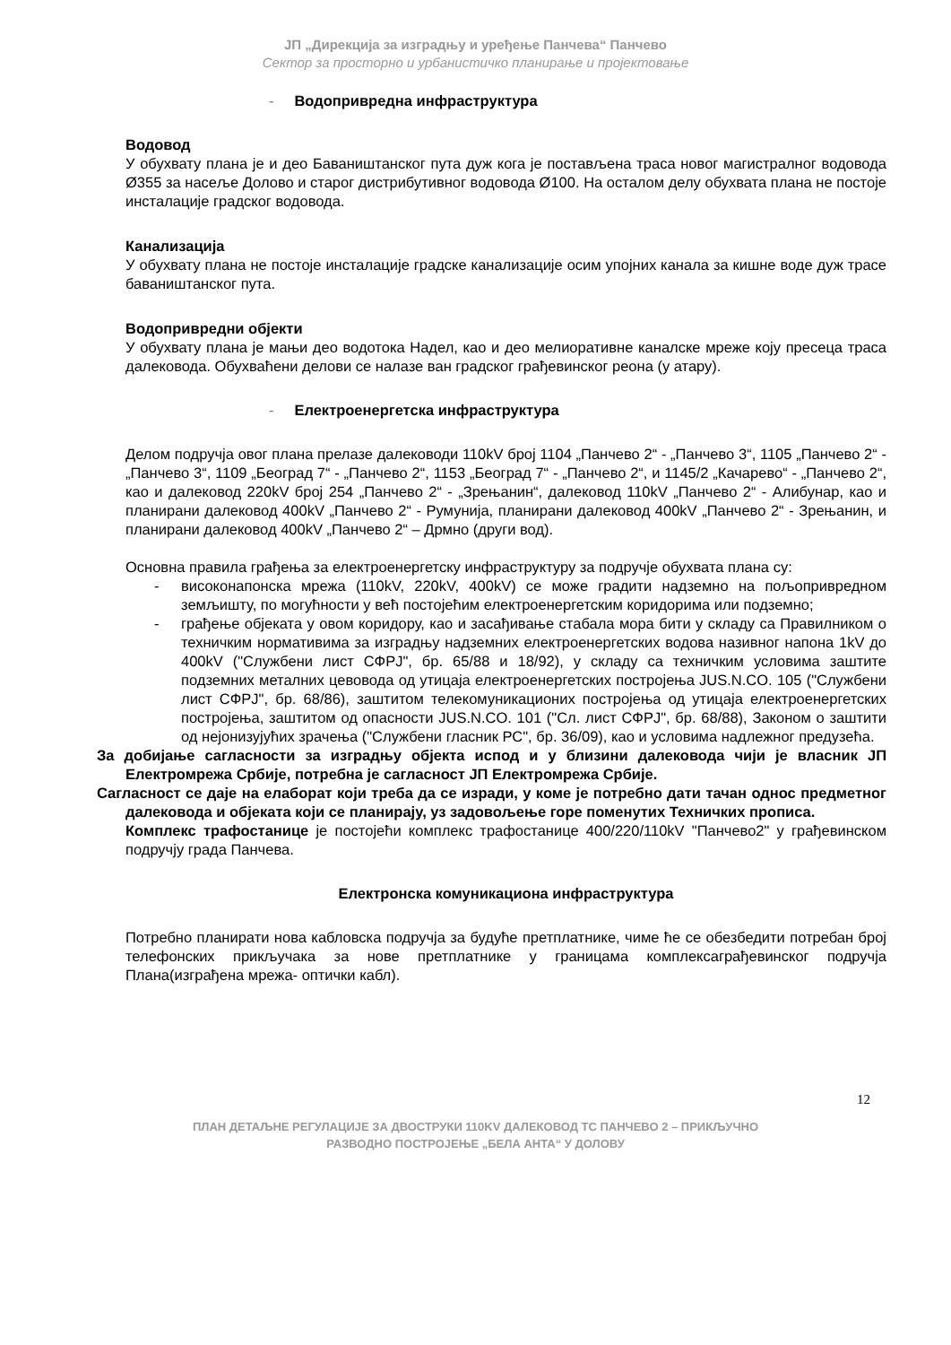ЈП „Дирекција за изградњу и уређење Панчева“ Панчево
Сектор за просторно и урбанистичко планирање и пројектовање
- Водопривредна инфраструктура
Водовод
У обухвату плана је и део Баваништанског пута дуж кога је постављена траса новог магистралног водовода Ø355 за насеље Долово и старог дистрибутивног водовода Ø100. На осталом делу обухвата плана не постоје инсталације градског водовода.
Канализација
У обухвату плана не постоје инсталације градске канализације осим упојних канала за кишне воде дуж трасе баваништанског пута.
Водопривредни објекти
У обухвату плана је мањи део водотока Надел, као и део мелиоративне каналске мреже коју пресеца траса далековода. Обухваћени делови се налазе ван градског грађевинског реона (у атару).
- Електроенергетска инфраструктура
Делом подручја овог плана прелазе далеководи 110kV број 1104 „Панчево 2“ - „Панчево 3“, 1105 „Панчево 2“ - „Панчево 3“, 1109 „Београд 7“ - „Панчево 2“, 1153 „Београд 7“ - „Панчево 2“, и 1145/2 „Качарево“ - „Панчево 2“, као и далековод 220kV број 254 „Панчево 2“ - „Зрењанин“, далековод 110kV „Панчево 2“ - Алибунар, као и планирани далековод 400kV „Панчево 2“ - Румунија, планирани далековод 400kV „Панчево 2“ - Зрењанин, и планирани далековод 400kV „Панчево 2“ – Дрмно (други вод).
Основна правила грађења за електроенергетску инфраструктуру за подручје обухвата плана су:
- високонапонска мрежа (110kV, 220kV, 400kV) се може градити надземно на пољопривредном земљишту, по могућности у већ постојећим електроенергетским коридорима или подземно;
- грађење објеката у овом коридору, као и засађивање стабала мора бити у складу са Правилником о техничким нормативима за изградњу надземних електроенергетских водова називног напона 1kV до 400kV ("Службени лист СФРЈ", бр. 65/88 и 18/92), у складу са техничким условима заштите подземних металних цевовода од утицаја електроенергетских постројења JUS.N.CO. 105 ("Службени лист СФРЈ", бр. 68/86), заштитом телекомуникационих постројења од утицаја електроенергетских постројења, заштитом од опасности JUS.N.CO. 101 ("Сл. лист СФРЈ", бр. 68/88), Законом о заштити од нејонизујућих зрачења ("Службени гласник РС", бр. 36/09), као и условима надлежног предузећа.
За добијање сагласности за изградњу објекта испод и у близини далековода чији је власник ЈП Електромрежа Србије, потребна је сагласност ЈП Електромрежа Србије.
Сагласност се даје на елаборат који треба да се изради, у коме је потребно дати тачан однос предметног далековода и објеката који се планирају, уз задовољење горе поменутих Техничких прописа.
Комплекс трафостанице је постојећи комплекс трафостанице 400/220/110kV "Панчево2" у грађевинском подручју града Панчева.
Електронска комуникациона инфраструктура
Потребно планирати нова кабловска подручја за будуће претплатнике, чиме ће се обезбедити потребан број телефонских прикључака за нове претплатнике у границама комплексаграђевинског подручја Плана(изграђена мрежа- оптички кабл).
12
ПЛАН ДЕТАЉНЕ РЕГУЛАЦИЈЕ ЗА ДВОСТРУКИ 110KV ДАЛЕКОВОД ТС ПАНЧЕВО 2 – ПРИКЉУЧНО
РАЗВОДНО ПОСТРОЈЕЊЕ „БЕЛА АНТА“ У ДОЛОВУ